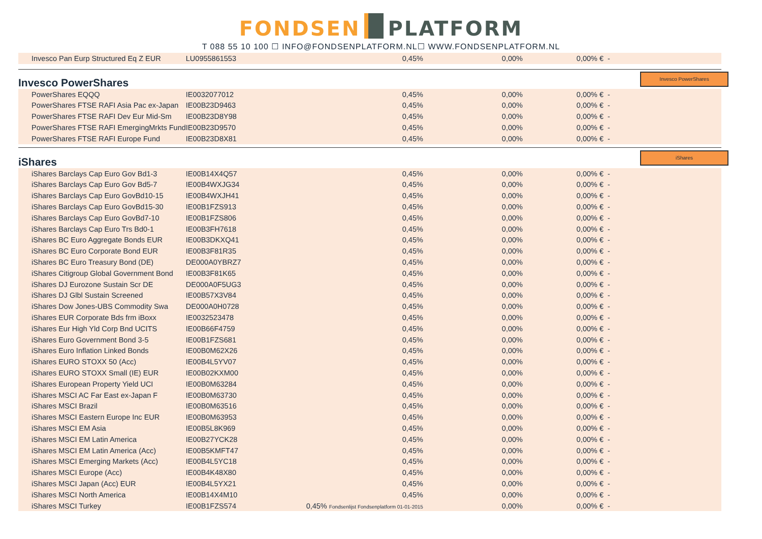FONDSEN PLATFORM
T 088 55 10 100 ☐ INFO@FONDSENPLATFORM.NL☐ WWW.FONDSENPLATFORM.NL
| Invesco Pan Eurp Structured Eq Z EUR | LU0955861553 | 0,45% | 0,00% | 0,00% € | - | |
| Invesco PowerShares | | | | | | Invesco PowerShares |
| PowerShares EQQQ | IE0032077012 | 0,45% | 0,00% | 0,00% € | - | |
| PowerShares FTSE RAFI Asia Pac ex-Japan | IE00B23D9463 | 0,45% | 0,00% | 0,00% € | - | |
| PowerShares FTSE RAFI Dev Eur Mid-Sm | IE00B23D8Y98 | 0,45% | 0,00% | 0,00% € | - | |
| PowerShares FTSE RAFI EmergingMrkts Fund | IE00B23D9570 | 0,45% | 0,00% | 0,00% € | - | |
| PowerShares FTSE RAFI Europe Fund | IE00B23D8X81 | 0,45% | 0,00% | 0,00% € | - | |
| iShares | | | | | | iShares |
| iShares Barclays Cap Euro Gov Bd1-3 | IE00B14X4Q57 | 0,45% | 0,00% | 0,00% € | - | |
| iShares Barclays Cap Euro Gov Bd5-7 | IE00B4WXJG34 | 0,45% | 0,00% | 0,00% € | - | |
| iShares Barclays Cap Euro GovBd10-15 | IE00B4WXJH41 | 0,45% | 0,00% | 0,00% € | - | |
| iShares Barclays Cap Euro GovBd15-30 | IE00B1FZS913 | 0,45% | 0,00% | 0,00% € | - | |
| iShares Barclays Cap Euro GovBd7-10 | IE00B1FZS806 | 0,45% | 0,00% | 0,00% € | - | |
| iShares Barclays Cap Euro Trs Bd0-1 | IE00B3FH7618 | 0,45% | 0,00% | 0,00% € | - | |
| iShares BC Euro Aggregate Bonds EUR | IE00B3DKXQ41 | 0,45% | 0,00% | 0,00% € | - | |
| iShares BC Euro Corporate Bond EUR | IE00B3F81R35 | 0,45% | 0,00% | 0,00% € | - | |
| iShares BC Euro Treasury Bond (DE) | DE000A0YBRZ7 | 0,45% | 0,00% | 0,00% € | - | |
| iShares Citigroup Global Government Bond | IE00B3F81K65 | 0,45% | 0,00% | 0,00% € | - | |
| iShares DJ Eurozone Sustain Scr DE | DE000A0F5UG3 | 0,45% | 0,00% | 0,00% € | - | |
| iShares DJ Glbl Sustain Screened | IE00B57X3V84 | 0,45% | 0,00% | 0,00% € | - | |
| iShares Dow Jones-UBS Commodity Swa | DE000A0H0728 | 0,45% | 0,00% | 0,00% € | - | |
| iShares EUR Corporate Bds frm iBoxx | IE0032523478 | 0,45% | 0,00% | 0,00% € | - | |
| iShares Eur High Yld Corp Bnd UCITS | IE00B66F4759 | 0,45% | 0,00% | 0,00% € | - | |
| iShares Euro Government Bond 3-5 | IE00B1FZS681 | 0,45% | 0,00% | 0,00% € | - | |
| iShares Euro Inflation Linked Bonds | IE00B0M62X26 | 0,45% | 0,00% | 0,00% € | - | |
| iShares EURO STOXX 50 (Acc) | IE00B4L5YV07 | 0,45% | 0,00% | 0,00% € | - | |
| iShares EURO STOXX Small (IE) EUR | IE00B02KXM00 | 0,45% | 0,00% | 0,00% € | - | |
| iShares European Property Yield UCI | IE00B0M63284 | 0,45% | 0,00% | 0,00% € | - | |
| iShares MSCI AC Far East ex-Japan F | IE00B0M63730 | 0,45% | 0,00% | 0,00% € | - | |
| iShares MSCI Brazil | IE00B0M63516 | 0,45% | 0,00% | 0,00% € | - | |
| iShares MSCI Eastern Europe Inc EUR | IE00B0M63953 | 0,45% | 0,00% | 0,00% € | - | |
| iShares MSCI EM Asia | IE00B5L8K969 | 0,45% | 0,00% | 0,00% € | - | |
| iShares MSCI EM Latin America | IE00B27YCK28 | 0,45% | 0,00% | 0,00% € | - | |
| iShares MSCI EM Latin America (Acc) | IE00B5KMFT47 | 0,45% | 0,00% | 0,00% € | - | |
| iShares MSCI Emerging Markets (Acc) | IE00B4L5YC18 | 0,45% | 0,00% | 0,00% € | - | |
| iShares MSCI Europe (Acc) | IE00B4K48X80 | 0,45% | 0,00% | 0,00% € | - | |
| iShares MSCI Japan (Acc) EUR | IE00B4L5YX21 | 0,45% | 0,00% | 0,00% € | - | |
| iShares MSCI North America | IE00B14X4M10 | 0,45% | 0,00% | 0,00% € | - | |
| iShares MSCI Turkey | IE00B1FZS574 | 0,45% Fondsenlijst Fondsenplatform 01-01-2015 | 0,00% | 0,00% € | - | |